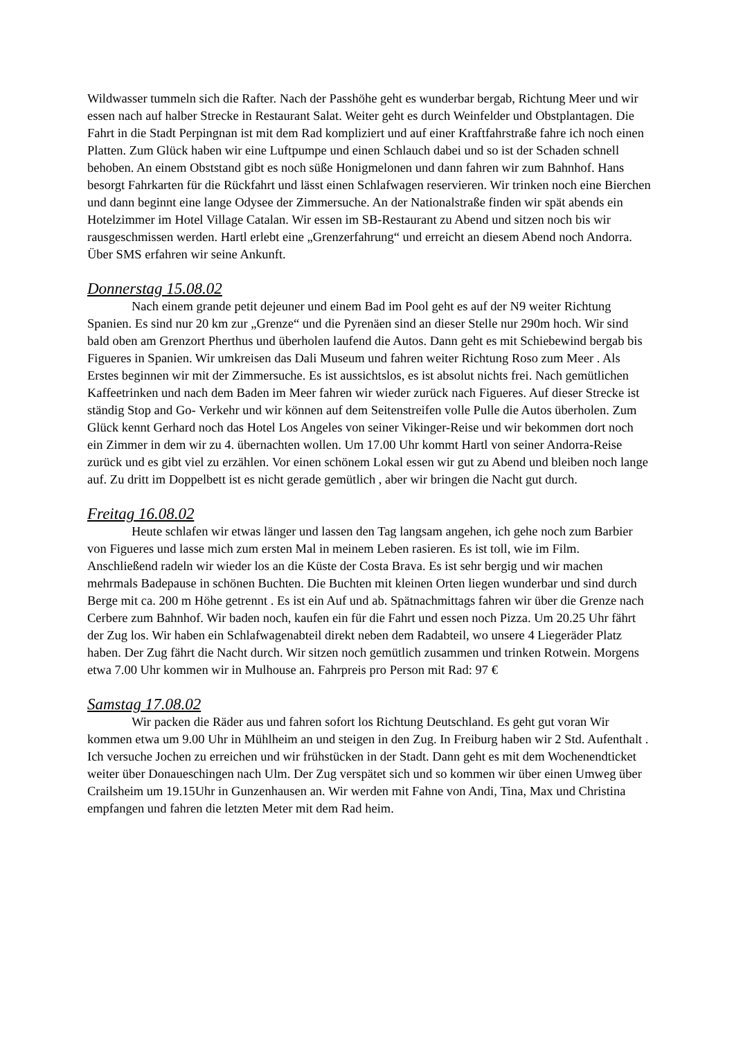Wildwasser tummeln sich die Rafter. Nach der Passhöhe geht es wunderbar bergab, Richtung Meer und wir essen nach auf halber Strecke in Restaurant Salat. Weiter geht es durch Weinfelder und Obstplantagen. Die Fahrt in die Stadt Perpingnan ist mit dem Rad kompliziert und auf einer Kraftfahrstraße fahre ich noch einen Platten. Zum Glück haben wir eine Luftpumpe und einen Schlauch dabei und so ist der Schaden schnell behoben. An einem Obststand gibt es noch süße Honigmelonen und dann fahren wir zum Bahnhof. Hans besorgt Fahrkarten für die Rückfahrt und lässt einen Schlafwagen reservieren. Wir trinken noch eine Bierchen und dann beginnt eine lange Odysee der Zimmersuche. An der Nationalstraße finden wir spät abends ein Hotelzimmer im Hotel Village Catalan. Wir essen im SB-Restaurant zu Abend und sitzen noch bis wir rausgeschmissen werden. Hartl erlebt eine „Grenzerfahrung“ und erreicht an diesem Abend noch Andorra. Über SMS erfahren wir seine Ankunft.
Donnerstag 15.08.02
Nach einem grande petit dejeuner und einem Bad im Pool geht es auf der N9 weiter Richtung Spanien. Es sind nur 20 km zur „Grenze“ und die Pyrenäen sind an dieser Stelle nur 290m hoch. Wir sind bald oben am Grenzort Pherthus und überholen laufend die Autos. Dann geht es mit Schiebewind bergab bis Figueres in Spanien. Wir umkreisen das Dali Museum und fahren weiter Richtung Roso zum Meer . Als Erstes beginnen wir mit der Zimmersuche. Es ist aussichtslos, es ist absolut nichts frei. Nach gemütlichen Kaffeetrinken und nach dem Baden im Meer fahren wir wieder zurück nach Figueres. Auf dieser Strecke ist ständig Stop and Go- Verkehr und wir können auf dem Seitenstreifen volle Pulle die Autos überholen. Zum Glück kennt Gerhard noch das Hotel Los Angeles von seiner Vikinger-Reise und wir bekommen dort noch ein Zimmer in dem wir zu 4. übernachten wollen. Um 17.00 Uhr kommt Hartl von seiner Andorra-Reise zurück und es gibt viel zu erzählen. Vor einen schönem Lokal essen wir gut zu Abend und bleiben noch lange auf. Zu dritt im Doppelbett ist es nicht gerade gemütlich , aber wir bringen die Nacht gut durch.
Freitag 16.08.02
Heute schlafen wir etwas länger und lassen den Tag langsam angehen, ich gehe noch zum Barbier von Figueres und lasse mich zum ersten Mal in meinem Leben rasieren. Es ist toll, wie im Film. Anschließend radeln wir wieder los an die Küste der Costa Brava. Es ist sehr bergig und wir machen mehrmals Badepause in schönen Buchten. Die Buchten mit kleinen Orten liegen wunderbar und sind durch Berge mit ca. 200 m Höhe getrennt . Es ist ein Auf und ab. Spätnachmittags fahren wir über die Grenze nach Cerbere zum Bahnhof. Wir baden noch, kaufen ein für die Fahrt und essen noch Pizza. Um 20.25 Uhr fährt der Zug los. Wir haben ein Schlafwagenabteil direkt neben dem Radabteil, wo unsere 4 Liegeräder Platz haben. Der Zug fährt die Nacht durch. Wir sitzen noch gemütlich zusammen und trinken Rotwein. Morgens etwa 7.00 Uhr kommen wir in Mulhouse an. Fahrpreis pro Person mit Rad: 97 €
Samstag 17.08.02
Wir packen die Räder aus und fahren sofort los Richtung Deutschland. Es geht gut voran Wir kommen etwa um 9.00 Uhr in Mühlheim an und steigen in den Zug. In Freiburg haben wir 2 Std. Aufenthalt . Ich versuche Jochen zu erreichen und wir frühstücken in der Stadt. Dann geht es mit dem Wochenendticket weiter über Donaueschingen nach Ulm. Der Zug verspätet sich und so kommen wir über einen Umweg über Crailsheim um 19.15Uhr in Gunzenhausen an. Wir werden mit Fahne von Andi, Tina, Max und Christina empfangen und fahren die letzten Meter mit dem Rad heim.